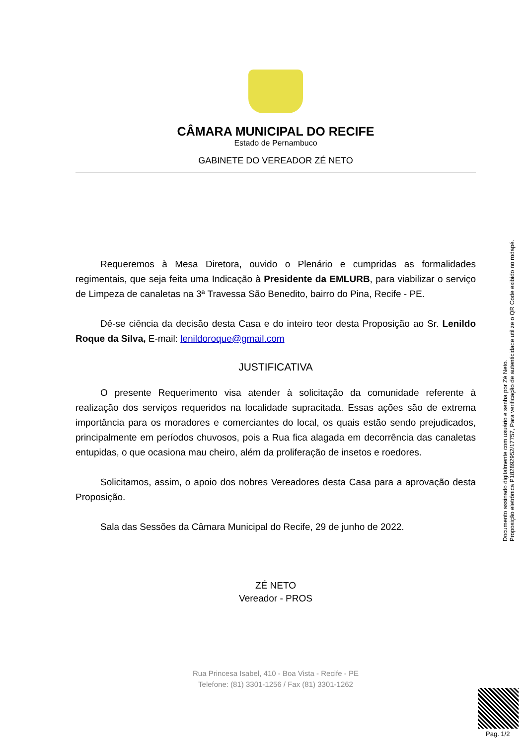CÂMARA MUNICIPAL DO RECIFE
Estado de Pernambuco
GABINETE DO VEREADOR ZÉ NETO
Requeremos à Mesa Diretora, ouvido o Plenário e cumpridas as formalidades regimentais, que seja feita uma Indicação à Presidente da EMLURB, para viabilizar o serviço de Limpeza de canaletas na 3ª Travessa São Benedito, bairro do Pina, Recife - PE.
Dê-se ciência da decisão desta Casa e do inteiro teor desta Proposição ao Sr. Lenildo Roque da Silva, E-mail: lenildoroque@gmail.com
JUSTIFICATIVA
O presente Requerimento visa atender à solicitação da comunidade referente à realização dos serviços requeridos na localidade supracitada. Essas ações são de extrema importância para os moradores e comerciantes do local, os quais estão sendo prejudicados, principalmente em períodos chuvosos, pois a Rua fica alagada em decorrência das canaletas entupidas, o que ocasiona mau cheiro, além da proliferação de insetos e roedores.
Solicitamos, assim, o apoio dos nobres Vereadores desta Casa para a aprovação desta Proposição.
Sala das Sessões da Câmara Municipal do Recife, 29 de junho de 2022.
ZÉ NETO
Vereador - PROS
Documento assinado digitalmente com usuário e senha por Zé Neto.
Proposição eletrônica P182892952/17757, Para verificação de autenticidade utilize o QR Code exibido no rodapé.
Rua Princesa Isabel, 410 - Boa Vista - Recife - PE
Telefone: (81) 3301-1256 / Fax (81) 3301-1262
Pag. 1/2